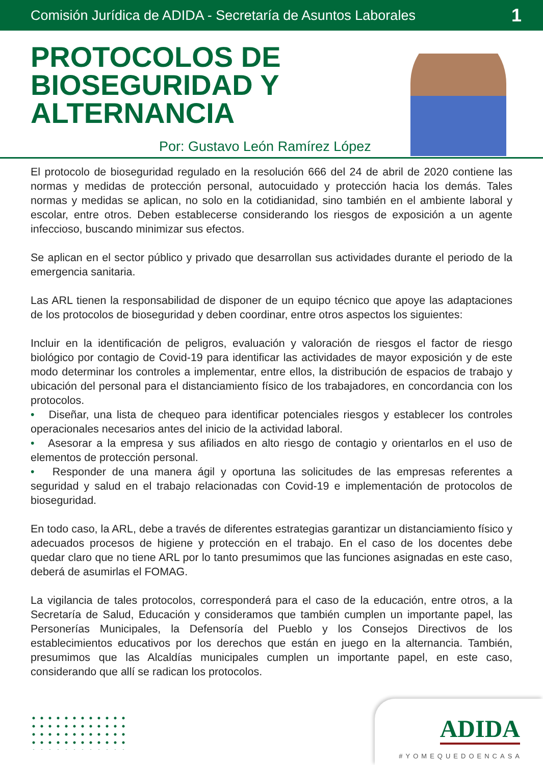Comisión Jurídica de ADIDA - Secretaría de Asuntos Laborales 1
PROTOCOLOS DE
BIOSEGURIDAD Y
ALTERNANCIA
Por: Gustavo León Ramírez López
El protocolo de bioseguridad regulado en la resolución 666 del 24 de abril de 2020 contiene las normas y medidas de protección personal, autocuidado y protección hacia los demás. Tales normas y medidas se aplican, no solo en la cotidianidad, sino también en el ambiente laboral y escolar, entre otros. Deben establecerse considerando los riesgos de exposición a un agente infeccioso, buscando minimizar sus efectos.
Se aplican en el sector público y privado que desarrollan sus actividades durante el periodo de la emergencia sanitaria.
Las ARL tienen la responsabilidad de disponer de un equipo técnico que apoye las adaptaciones de los protocolos de bioseguridad y deben coordinar, entre otros aspectos los siguientes:
Incluir en la identificación de peligros, evaluación y valoración de riesgos el factor de riesgo biológico por contagio de Covid-19 para identificar las actividades de mayor exposición y de este modo determinar los controles a implementar, entre ellos, la distribución de espacios de trabajo y ubicación del personal para el distanciamiento físico de los trabajadores, en concordancia con los protocolos.
• Diseñar, una lista de chequeo para identificar potenciales riesgos y establecer los controles operacionales necesarios antes del inicio de la actividad laboral.
• Asesorar a la empresa y sus afiliados en alto riesgo de contagio y orientarlos en el uso de elementos de protección personal.
• Responder de una manera ágil y oportuna las solicitudes de las empresas referentes a seguridad y salud en el trabajo relacionadas con Covid-19 e implementación de protocolos de bioseguridad.
En todo caso, la ARL, debe a través de diferentes estrategias garantizar un distanciamiento físico y adecuados procesos de higiene y protección en el trabajo. En el caso de los docentes debe quedar claro que no tiene ARL por lo tanto presumimos que las funciones asignadas en este caso, deberá de asumirlas el FOMAG.
La vigilancia de tales protocolos, corresponderá para el caso de la educación, entre otros, a la Secretaría de Salud, Educación y consideramos que también cumplen un importante papel, las Personerías Municipales, la Defensoría del Pueblo y los Consejos Directivos de los establecimientos educativos por los derechos que están en juego en la alternancia. También, presumimos que las Alcaldías municipales cumplen un importante papel, en este caso, considerando que allí se radican los protocolos.
ADIDA
#YOMEQUEDOENCASA